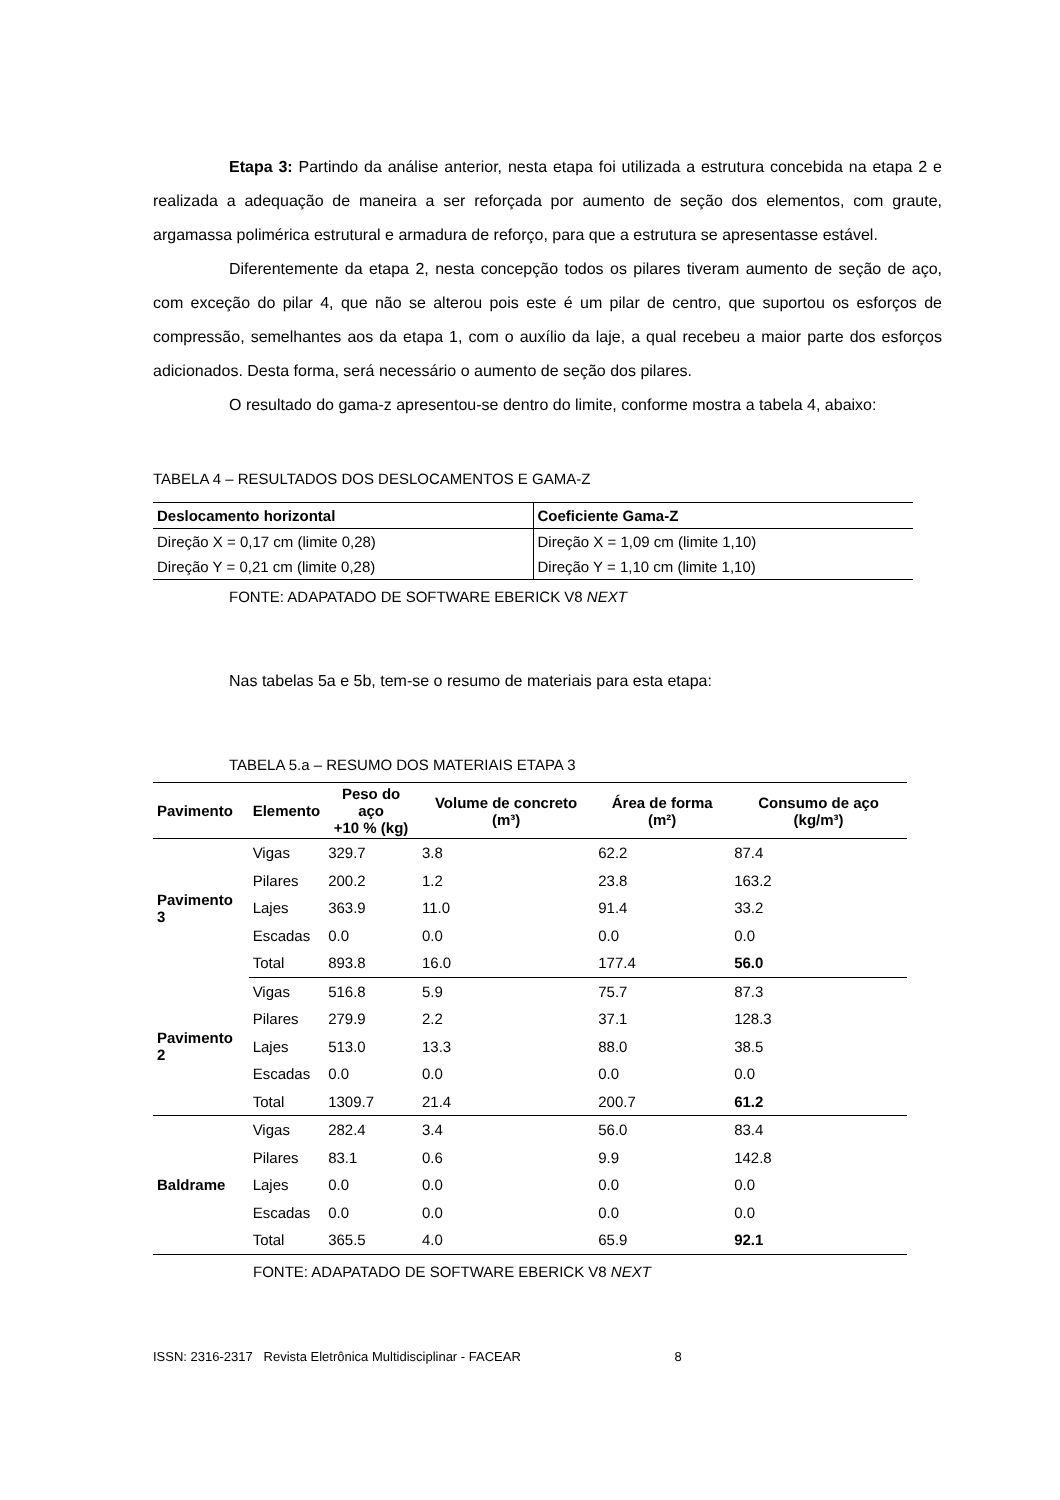Etapa 3: Partindo da análise anterior, nesta etapa foi utilizada a estrutura concebida na etapa 2 e realizada a adequação de maneira a ser reforçada por aumento de seção dos elementos, com graute, argamassa polimérica estrutural e armadura de reforço, para que a estrutura se apresentasse estável.
Diferentemente da etapa 2, nesta concepção todos os pilares tiveram aumento de seção de aço, com exceção do pilar 4, que não se alterou pois este é um pilar de centro, que suportou os esforços de compressão, semelhantes aos da etapa 1, com o auxílio da laje, a qual recebeu a maior parte dos esforços adicionados. Desta forma, será necessário o aumento de seção dos pilares.
O resultado do gama-z apresentou-se dentro do limite, conforme mostra a tabela 4, abaixo:
TABELA 4 – RESULTADOS DOS DESLOCAMENTOS E GAMA-Z
| Deslocamento horizontal | Coeficiente Gama-Z |
| --- | --- |
| Direção X = 0,17 cm (limite 0,28) | Direção X = 1,09 cm (limite 1,10) |
| Direção Y = 0,21 cm (limite 0,28) | Direção Y = 1,10 cm (limite 1,10) |
FONTE: ADAPATADO DE SOFTWARE EBERICK V8 NEXT
Nas tabelas 5a e 5b, tem-se o resumo de materiais para esta etapa:
TABELA 5.a – RESUMO DOS MATERIAIS ETAPA 3
| Pavimento | Elemento | Peso do aço +10 % (kg) | Volume de concreto (m³) | Área de forma (m²) | Consumo de aço (kg/m³) |
| --- | --- | --- | --- | --- | --- |
| Pavimento 3 | Vigas | 329.7 | 3.8 | 62.2 | 87.4 |
| | Pilares | 200.2 | 1.2 | 23.8 | 163.2 |
| | Lajes | 363.9 | 11.0 | 91.4 | 33.2 |
| | Escadas | 0.0 | 0.0 | 0.0 | 0.0 |
| | Total | 893.8 | 16.0 | 177.4 | 56.0 |
| Pavimento 2 | Vigas | 516.8 | 5.9 | 75.7 | 87.3 |
| | Pilares | 279.9 | 2.2 | 37.1 | 128.3 |
| | Lajes | 513.0 | 13.3 | 88.0 | 38.5 |
| | Escadas | 0.0 | 0.0 | 0.0 | 0.0 |
| | Total | 1309.7 | 21.4 | 200.7 | 61.2 |
| Baldrame | Vigas | 282.4 | 3.4 | 56.0 | 83.4 |
| | Pilares | 83.1 | 0.6 | 9.9 | 142.8 |
| | Lajes | 0.0 | 0.0 | 0.0 | 0.0 |
| | Escadas | 0.0 | 0.0 | 0.0 | 0.0 |
| | Total | 365.5 | 4.0 | 65.9 | 92.1 |
FONTE: ADAPATADO DE SOFTWARE EBERICK V8 NEXT
ISSN: 2316-2317 Revista Eletrônica Multidisciplinar - FACEAR 8